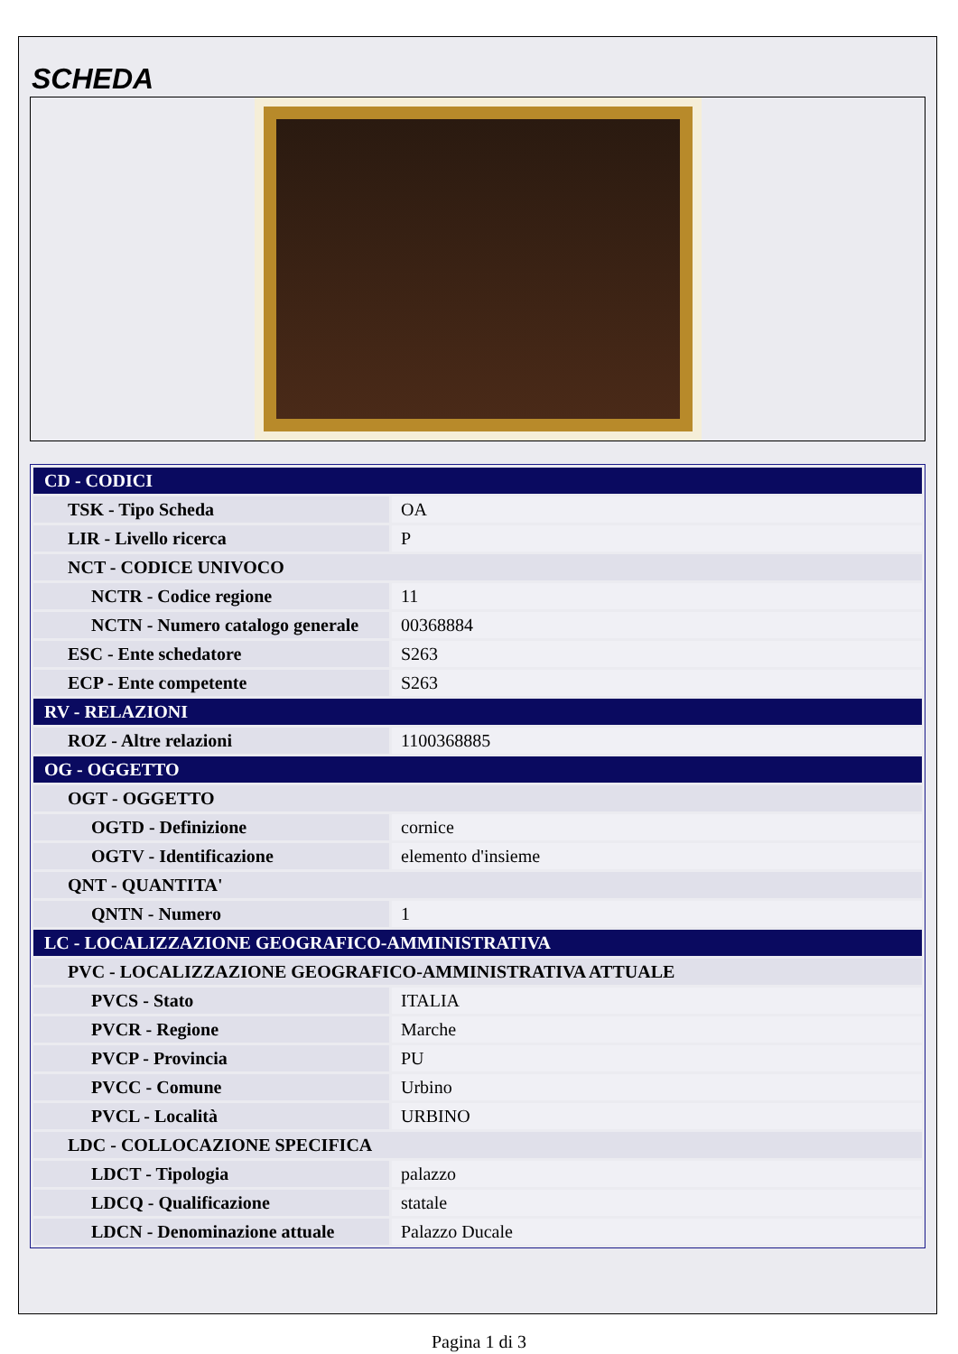SCHEDA
| CD - CODICI | |
| TSK - Tipo Scheda | OA |
| LIR - Livello ricerca | P |
| NCT - CODICE UNIVOCO | |
| NCTR - Codice regione | 11 |
| NCTN - Numero catalogo generale | 00368884 |
| ESC - Ente schedatore | S263 |
| ECP - Ente competente | S263 |
| RV - RELAZIONI | |
| ROZ - Altre relazioni | 1100368885 |
| OG - OGGETTO | |
| OGT - OGGETTO | |
| OGTD - Definizione | cornice |
| OGTV - Identificazione | elemento d'insieme |
| QNT - QUANTITA' | |
| QNTN - Numero | 1 |
| LC - LOCALIZZAZIONE GEOGRAFICO-AMMINISTRATIVA | |
| PVC - LOCALIZZAZIONE GEOGRAFICO-AMMINISTRATIVA ATTUALE | |
| PVCS - Stato | ITALIA |
| PVCR - Regione | Marche |
| PVCP - Provincia | PU |
| PVCC - Comune | Urbino |
| PVCL - Località | URBINO |
| LDC - COLLOCAZIONE SPECIFICA | |
| LDCT - Tipologia | palazzo |
| LDCQ - Qualificazione | statale |
| LDCN - Denominazione attuale | Palazzo Ducale |
Pagina 1 di 3